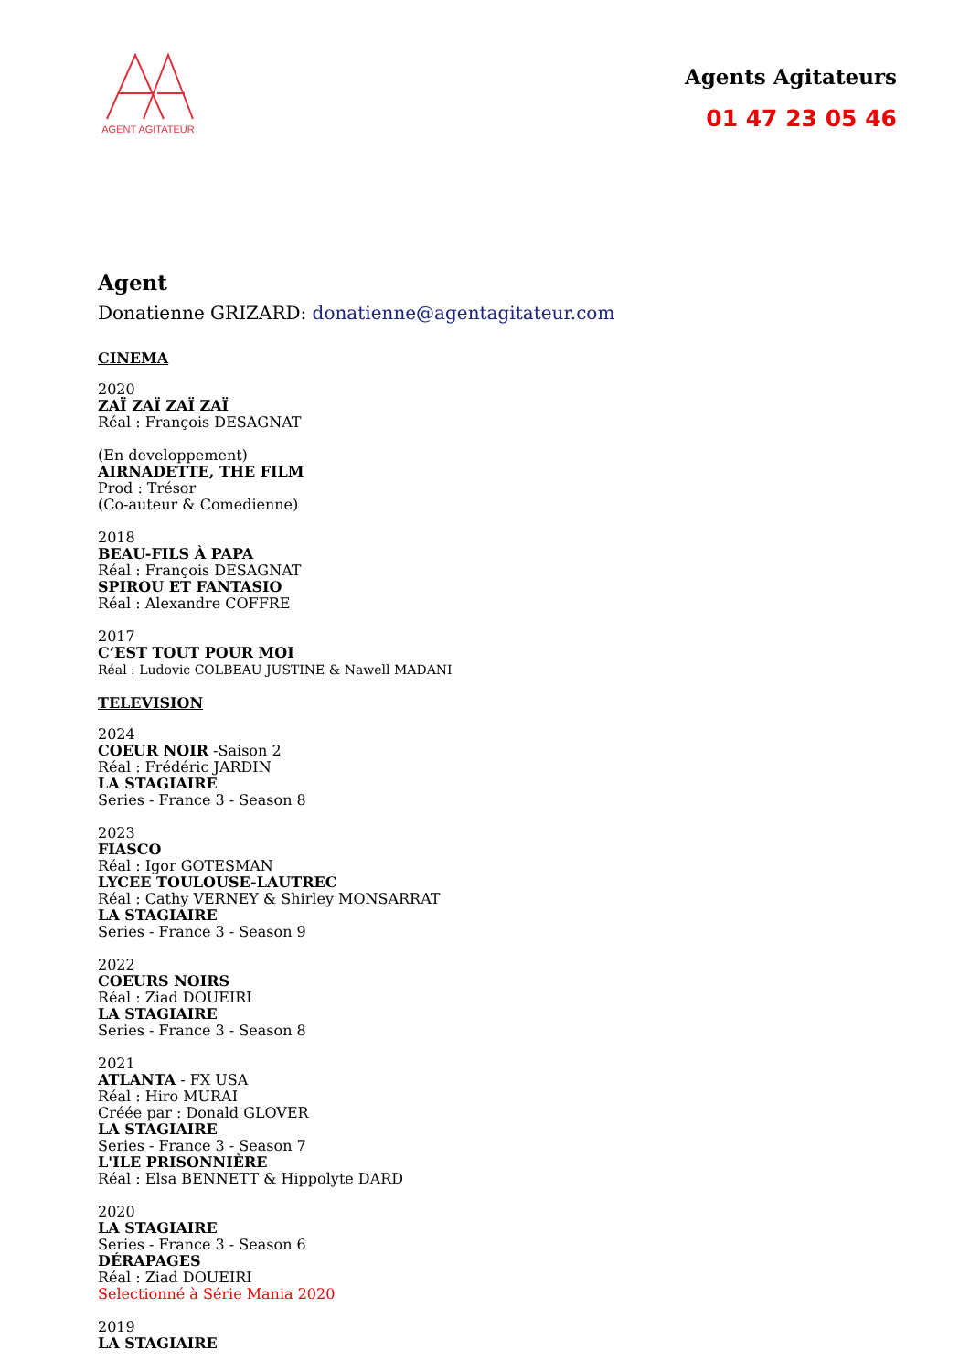AGENT AGITATEUR
Agents Agitateurs
01 47 23 05 46
Agent
Donatienne GRIZARD: donatienne@agentagitateur.com
CINEMA
2020
ZAÏ ZAÏ ZAÏ ZAÏ
Réal : François DESAGNAT
(En developpement)
AIRNADETTE, THE FILM
Prod : Trésor
(Co-auteur & Comedienne)
2018
BEAU-FILS À PAPA
Réal : François DESAGNAT
SPIROU ET FANTASIO
Réal : Alexandre COFFRE
2017
C’EST TOUT POUR MOI
Réal : Ludovic COLBEAU JUSTINE & Nawell MADANI
TELEVISION
2024
COEUR NOIR -Saison 2
Réal : Frédéric JARDIN
LA STAGIAIRE
Series - France 3 - Season 8
2023
FIASCO
Réal : Igor GOTESMAN
LYCEE TOULOUSE-LAUTREC
Réal : Cathy VERNEY & Shirley MONSARRAT
LA STAGIAIRE
Series - France 3 - Season 9
2022
COEURS NOIRS
Réal : Ziad DOUEIRI
LA STAGIAIRE
Series - France 3 - Season 8
2021
ATLANTA - FX USA
Réal : Hiro MURAI
Créée par : Donald GLOVER
LA STAGIAIRE
Series - France 3 - Season 7
L'ILE PRISONNIÈRE
Réal : Elsa BENNETT & Hippolyte DARD
2020
LA STAGIAIRE
Series - France 3 - Season 6
DÉRAPAGES
Réal : Ziad DOUEIRI
Selectionné à Série Mania 2020
2019
LA STAGIAIRE